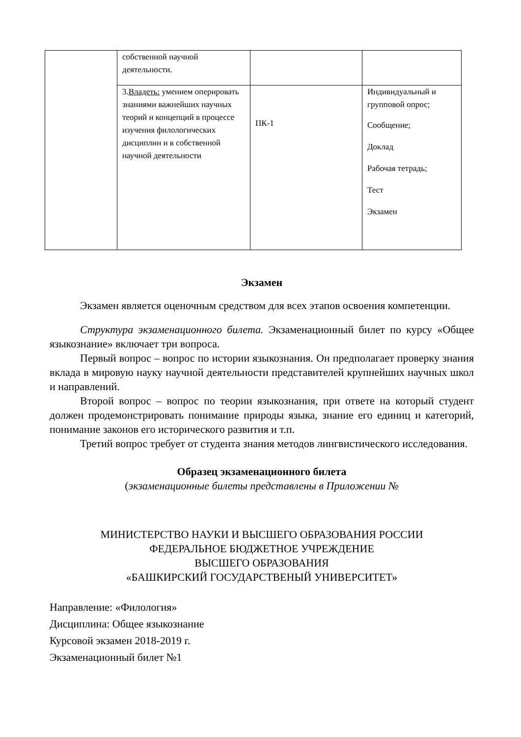| | собственной научной деятельности. | | |
| | 3. Владеть: умением оперировать знаниями важнейших научных теорий и концепций в процессе изучения филологических дисциплин и в собственной научной деятельности | ПК-1 | Индивидуальный и групповой опрос; Сообщение; Доклад Рабочая тетрадь; Тест Экзамен |
Экзамен
Экзамен является оценочным средством для всех этапов освоения компетенции.
Структура экзаменационного билета. Экзаменационный билет по курсу «Общее языкознание» включает три вопроса.
Первый вопрос – вопрос по истории языкознания. Он предполагает проверку знания вклада в мировую науку научной деятельности представителей крупнейших научных школ и направлений.
Второй вопрос – вопрос по теории языкознания, при ответе на который студент должен продемонстрировать понимание природы языка, знание его единиц и категорий, понимание законов его исторического развития и т.п.
Третий вопрос требует от студента знания методов лингвистического исследования.
Образец экзаменационного билета
(экзаменационные билеты представлены в Приложении №
МИНИСТЕРСТВО НАУКИ И ВЫСШЕГО ОБРАЗОВАНИЯ РОССИИ
ФЕДЕРАЛЬНОЕ БЮДЖЕТНОЕ УЧРЕЖДЕНИЕ
ВЫСШЕГО ОБРАЗОВАНИЯ
«БАШКИРСКИЙ ГОСУДАРСТВЕНЫЙ УНИВЕРСИТЕТ»
Направление: «Филология»
Дисциплина: Общее языкознание
Курсовой экзамен 2018-2019 г.
Экзаменационный билет №1